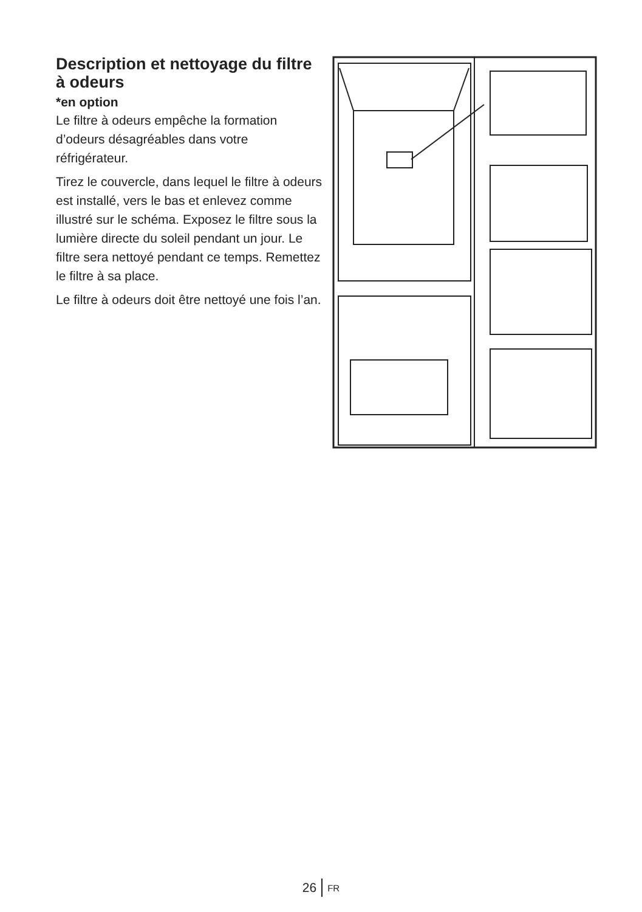Description et nettoyage du filtre à odeurs
*en option
Le filtre à odeurs empêche la formation d’odeurs désagréables dans votre réfrigérateur.
Tirez le couvercle, dans lequel le filtre à odeurs est installé, vers le bas et enlevez comme illustré sur le schéma. Exposez le filtre sous la lumière directe du soleil pendant un jour. Le filtre sera nettoyé pendant ce temps. Remettez le filtre à sa place.
Le filtre à odeurs doit être nettoyé une fois l’an.
26 FR